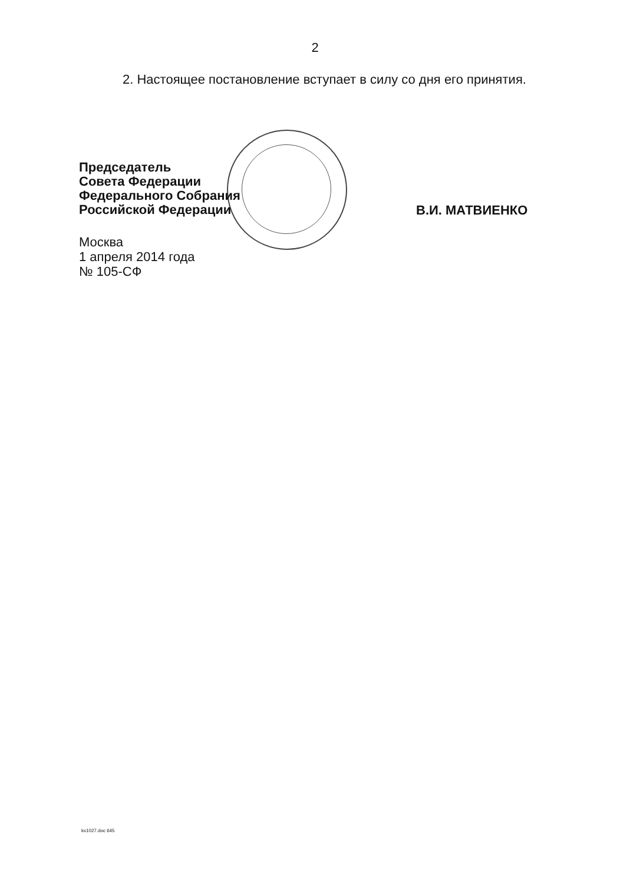2
2. Настоящее постановление вступает в силу со дня его принятия.
Председатель
Совета Федерации
Федерального Собрания
Российской Федерации
В.И. МАТВИЕНКО
Москва
1 апреля 2014 года
№ 105-СФ
kx1027.doc 645